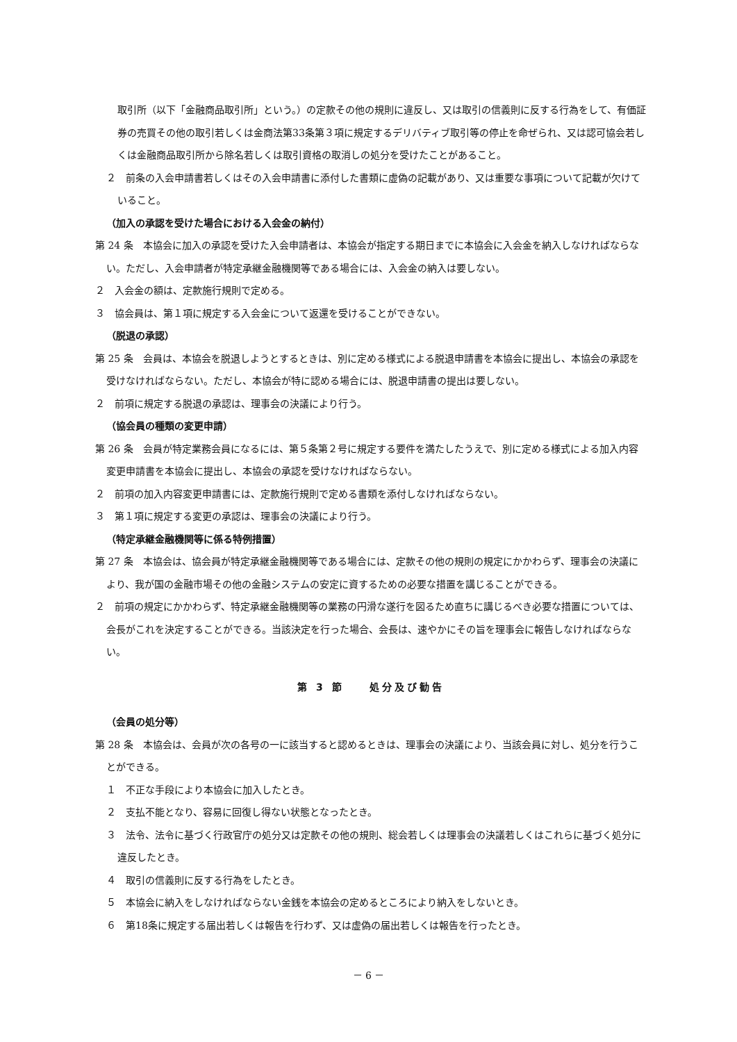取引所（以下「金融商品取引所」という。）の定款その他の規則に違反し、又は取引の信義則に反する行為をして、有価証券の売買その他の取引若しくは金商法第33条第３項に規定するデリバティブ取引等の停止を命ぜられ、又は認可協会若しくは金融商品取引所から除名若しくは取引資格の取消しの処分を受けたことがあること。
２　前条の入会申請書若しくはその入会申請書に添付した書類に虚偽の記載があり、又は重要な事項について記載が欠けていること。
（加入の承認を受けた場合における入会金の納付）
第 24 条　本協会に加入の承認を受けた入会申請者は、本協会が指定する期日までに本協会に入会金を納入しなければならない。ただし、入会申請者が特定承継金融機関等である場合には、入会金の納入は要しない。
２　入会金の額は、定款施行規則で定める。
３　協会員は、第１項に規定する入会金について返還を受けることができない。
（脱退の承認）
第 25 条　会員は、本協会を脱退しようとするときは、別に定める様式による脱退申請書を本協会に提出し、本協会の承認を受けなければならない。ただし、本協会が特に認める場合には、脱退申請書の提出は要しない。
２　前項に規定する脱退の承認は、理事会の決議により行う。
（協会員の種類の変更申請）
第 26 条　会員が特定業務会員になるには、第５条第２号に規定する要件を満たしたうえで、別に定める様式による加入内容変更申請書を本協会に提出し、本協会の承認を受けなければならない。
２　前項の加入内容変更申請書には、定款施行規則で定める書類を添付しなければならない。
３　第１項に規定する変更の承認は、理事会の決議により行う。
（特定承継金融機関等に係る特例措置）
第 27 条　本協会は、協会員が特定承継金融機関等である場合には、定款その他の規則の規定にかかわらず、理事会の決議により、我が国の金融市場その他の金融システムの安定に資するための必要な措置を講じることができる。
２　前項の規定にかかわらず、特定承継金融機関等の業務の円滑な遂行を図るため直ちに講じるべき必要な措置については、会長がこれを決定することができる。当該決定を行った場合、会長は、速やかにその旨を理事会に報告しなければならない。
第 3 節　　処分及び勧告
（会員の処分等）
第 28 条　本協会は、会員が次の各号の一に該当すると認めるときは、理事会の決議により、当該会員に対し、処分を行うことができる。
１　不正な手段により本協会に加入したとき。
２　支払不能となり、容易に回復し得ない状態となったとき。
３　法令、法令に基づく行政官庁の処分又は定款その他の規則、総会若しくは理事会の決議若しくはこれらに基づく処分に違反したとき。
４　取引の信義則に反する行為をしたとき。
５　本協会に納入をしなければならない金銭を本協会の定めるところにより納入をしないとき。
６　第18条に規定する届出若しくは報告を行わず、又は虚偽の届出若しくは報告を行ったとき。
－ 6 －